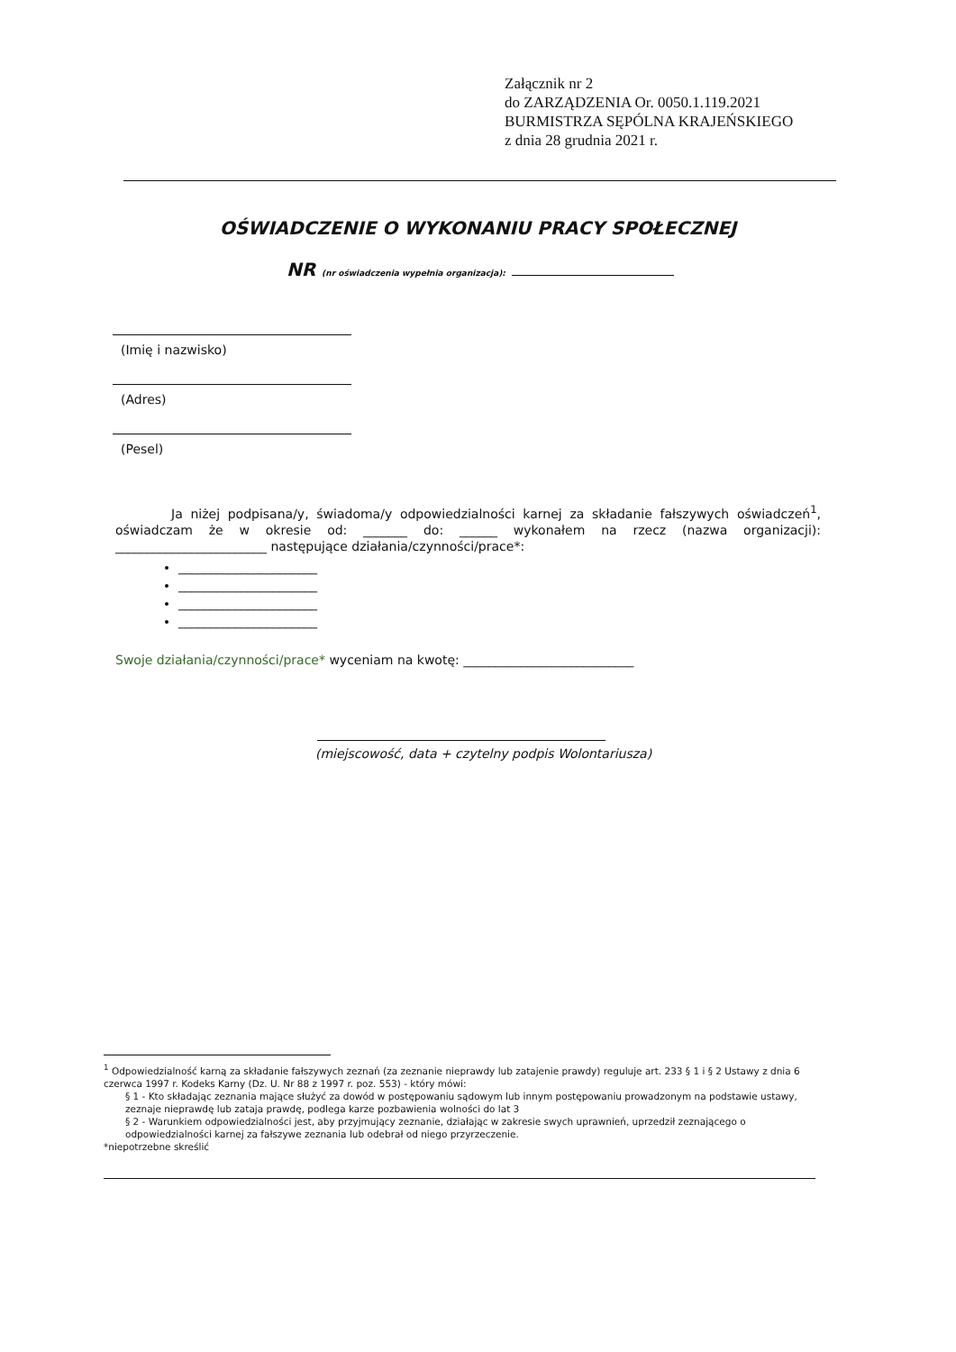Załącznik nr 2
do ZARZĄDZENIA Or. 0050.1.119.2021
BURMISTRZA SĘPÓLNA KRAJEŃSKIEGO
z dnia 28 grudnia 2021 r.
OŚWIADCZENIE O WYKONANIU PRACY SPOŁECZNEJ
NR (nr oświadczenia wypełnia organizacja):
(Imię i nazwisko)
(Adres)
(Pesel)
Ja niżej podpisana/y, świadoma/y odpowiedzialności karnej za składanie fałszywych oświadczeń<sup>1</sup>, oświadczam że w okresie od: _______ do: ______ wykonałem na rzecz (nazwa organizacji): ________________________ następujące działania/czynności/prace*:
______________________
______________________
______________________
______________________
Swoje działania/czynności/prace* wyceniam na kwotę: ___________________________
(miejscowość, data + czytelny podpis Wolontariusza)
<sup>1</sup> Odpowiedzialność karną za składanie fałszywych zeznań (za zeznanie nieprawdy lub zatajenie prawdy) reguluje art. 233 § 1 i § 2 Ustawy z dnia 6 czerwca 1997 r. Kodeks Karny (Dz. U. Nr 88 z 1997 r. poz. 553) - który mówi:
§ 1 - Kto składając zeznania mające służyć za dowód w postępowaniu sądowym lub innym postępowaniu prowadzonym na podstawie ustawy, zeznaje nieprawdę lub zataja prawdę, podlega karze pozbawienia wolności do lat 3
§ 2 - Warunkiem odpowiedzialności jest, aby przyjmujący zeznanie, działając w zakresie swych uprawnień, uprzedził zeznającego o odpowiedzialności karnej za fałszywe zeznania lub odebrał od niego przyrzeczenie.
*niepotrzebne skreślić